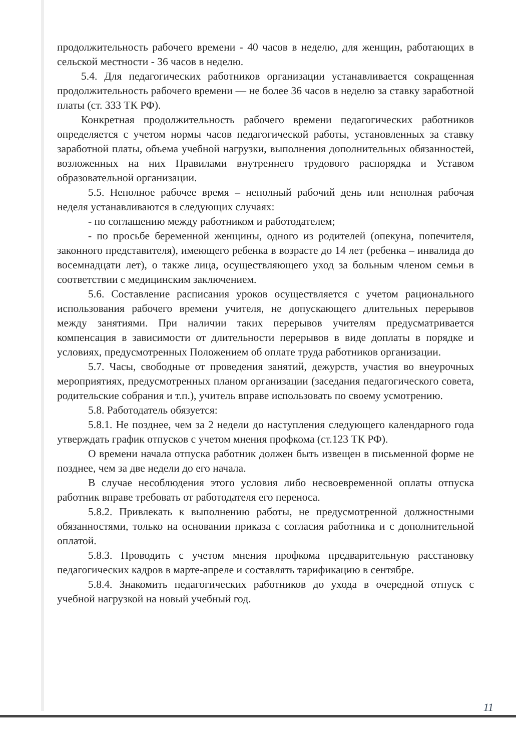продолжительность рабочего времени - 40 часов в неделю, для женщин, работающих в сельской местности - 36 часов в неделю.
5.4. Для педагогических работников организации устанавливается сокращенная продолжительность рабочего времени — не более 36 часов в неделю за ставку заработной платы (ст. 333 ТК РФ).
Конкретная продолжительность рабочего времени педагогических работников определяется с учетом нормы часов педагогической работы, установленных за ставку заработной платы, объема учебной нагрузки, выполнения дополнительных обязанностей, возложенных на них Правилами внутреннего трудового распорядка и Уставом образовательной организации.
5.5. Неполное рабочее время – неполный рабочий день или неполная рабочая неделя устанавливаются в следующих случаях:
- по соглашению между работником и работодателем;
- по просьбе беременной женщины, одного из родителей (опекуна, попечителя, законного представителя), имеющего ребенка в возрасте до 14 лет (ребенка – инвалида до восемнадцати лет), о также лица, осуществляющего уход за больным членом семьи в соответствии с медицинским заключением.
5.6. Составление расписания уроков осуществляется с учетом рационального использования рабочего времени учителя, не допускающего длительных перерывов между занятиями. При наличии таких перерывов учителям предусматривается компенсация в зависимости от длительности перерывов в виде доплаты в порядке и условиях, предусмотренных Положением об оплате труда работников организации.
5.7. Часы, свободные от проведения занятий, дежурств, участия во внеурочных мероприятиях, предусмотренных планом организации (заседания педагогического совета, родительские собрания и т.п.), учитель вправе использовать по своему усмотрению.
5.8. Работодатель обязуется:
5.8.1. Не позднее, чем за 2 недели до наступления следующего календарного года утверждать график отпусков с учетом мнения профкома (ст.123 ТК РФ).
О времени начала отпуска работник должен быть извещен в письменной форме не позднее, чем за две недели до его начала.
В случае несоблюдения этого условия либо несвоевременной оплаты отпуска работник вправе требовать от работодателя его переноса.
5.8.2. Привлекать к выполнению работы, не предусмотренной должностными обязанностями, только на основании приказа с согласия работника и с дополнительной оплатой.
5.8.3. Проводить с учетом мнения профкома предварительную расстановку педагогических кадров в марте-апреле и составлять тарификацию в сентябре.
5.8.4. Знакомить педагогических работников до ухода в очередной отпуск с учебной нагрузкой на новый учебный год.
11